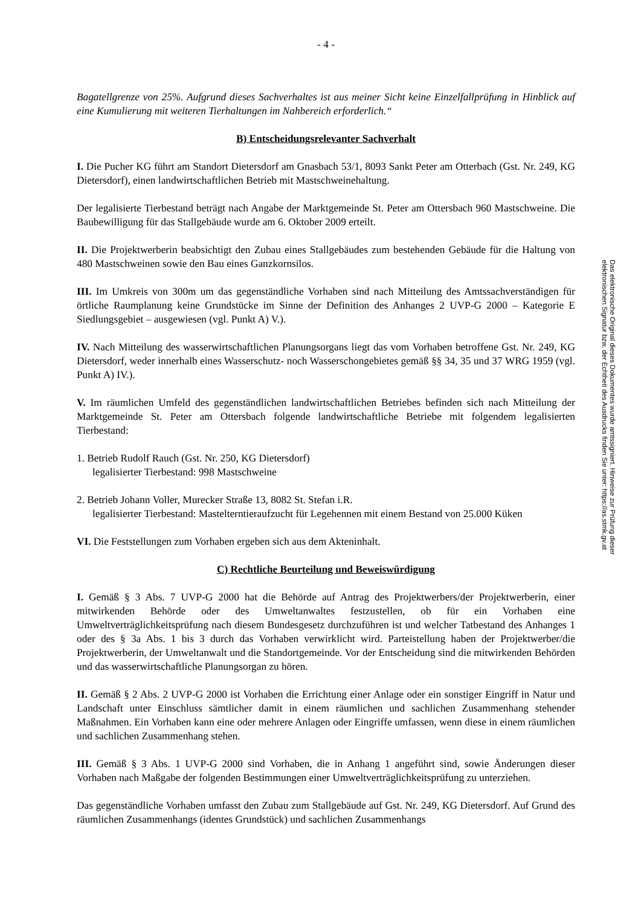- 4 -
Bagatellgrenze von 25%. Aufgrund dieses Sachverhaltes ist aus meiner Sicht keine Einzelfallprüfung in Hinblick auf eine Kumulierung mit weiteren Tierhaltungen im Nahbereich erforderlich.“
B) Entscheidungsrelevanter Sachverhalt
I. Die Pucher KG führt am Standort Dietersdorf am Gnasbach 53/1, 8093 Sankt Peter am Otterbach (Gst. Nr. 249, KG Dietersdorf), einen landwirtschaftlichen Betrieb mit Mastschweinehaltung.
Der legalisierte Tierbestand beträgt nach Angabe der Marktgemeinde St. Peter am Ottersbach 960 Mastschweine. Die Baubewilligung für das Stallgebäude wurde am 6. Oktober 2009 erteilt.
II. Die Projektwerberin beabsichtigt den Zubau eines Stallgebäudes zum bestehenden Gebäude für die Haltung von 480 Mastschweinen sowie den Bau eines Ganzkornsilos.
III. Im Umkreis von 300m um das gegenständliche Vorhaben sind nach Mitteilung des Amtssachverständigen für örtliche Raumplanung keine Grundstücke im Sinne der Definition des Anhanges 2 UVP-G 2000 – Kategorie E Siedlungsgebiet – ausgewiesen (vgl. Punkt A) V.).
IV. Nach Mitteilung des wasserwirtschaftlichen Planungsorgans liegt das vom Vorhaben betroffene Gst. Nr. 249, KG Dietersdorf, weder innerhalb eines Wasserschutz- noch Wasserschongebietes gemäß §§ 34, 35 und 37 WRG 1959 (vgl. Punkt A) IV.).
V. Im räumlichen Umfeld des gegenständlichen landwirtschaftlichen Betriebes befinden sich nach Mitteilung der Marktgemeinde St. Peter am Ottersbach folgende landwirtschaftliche Betriebe mit folgendem legalisierten Tierbestand:
1. Betrieb Rudolf Rauch (Gst. Nr. 250, KG Dietersdorf)
legalisierter Tierbestand: 998 Mastschweine
2. Betrieb Johann Voller, Murecker Straße 13, 8082 St. Stefan i.R.
legalisierter Tierbestand: Mastelterntieraufzucht für Legehennen mit einem Bestand von 25.000 Küken
VI. Die Feststellungen zum Vorhaben ergeben sich aus dem Akteninhalt.
C) Rechtliche Beurteilung und Beweiswürdigung
I. Gemäß § 3 Abs. 7 UVP-G 2000 hat die Behörde auf Antrag des Projektwerbers/der Projektwerberin, einer mitwirkenden Behörde oder des Umweltanwaltes festzustellen, ob für ein Vorhaben eine Umweltverträglichkeitsprüfung nach diesem Bundesgesetz durchzuführen ist und welcher Tatbestand des Anhanges 1 oder des § 3a Abs. 1 bis 3 durch das Vorhaben verwirklicht wird. Parteistellung haben der Projektwerber/die Projektwerberin, der Umweltanwalt und die Standortgemeinde. Vor der Entscheidung sind die mitwirkenden Behörden und das wasserwirtschaftliche Planungsorgan zu hören.
II. Gemäß § 2 Abs. 2 UVP-G 2000 ist Vorhaben die Errichtung einer Anlage oder ein sonstiger Eingriff in Natur und Landschaft unter Einschluss sämtlicher damit in einem räumlichen und sachlichen Zusammenhang stehender Maßnahmen. Ein Vorhaben kann eine oder mehrere Anlagen oder Eingriffe umfassen, wenn diese in einem räumlichen und sachlichen Zusammenhang stehen.
III. Gemäß § 3 Abs. 1 UVP-G 2000 sind Vorhaben, die in Anhang 1 angeführt sind, sowie Änderungen dieser Vorhaben nach Maßgabe der folgenden Bestimmungen einer Umweltverträglichkeitsprüfung zu unterziehen.
Das gegenständliche Vorhaben umfasst den Zubau zum Stallgebäude auf Gst. Nr. 249, KG Dietersdorf. Auf Grund des räumlichen Zusammenhangs (identes Grundstück) und sachlichen Zusammenhangs
Das elektronische Original dieses Dokumentes wurde amtssigniert. Hinweise zur Prüfung dieser elektronischen Signatur bzw. der Echtheit des Ausdrucks finden Sie unter: https://as.stmk.gv.at